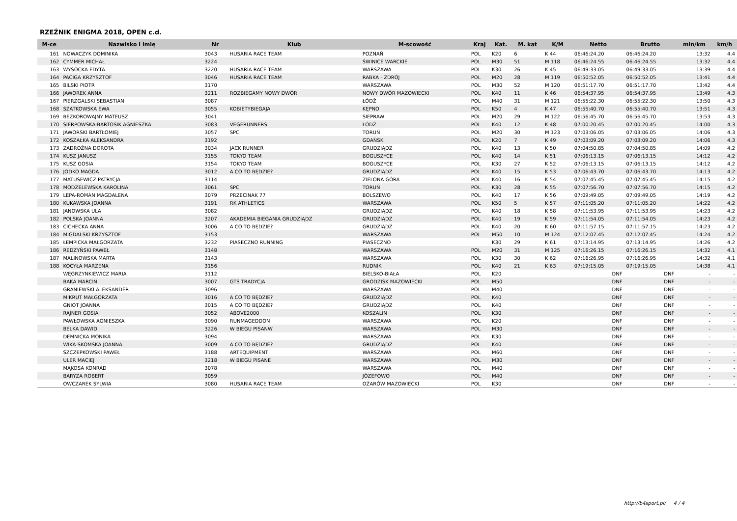RZEŹNIK ENIGMA 2018, OPEN c.d.
| M-ce | Nazwisko i imię | Nr | Klub | M-scowość | Kraj | Kat. | M. kat | K/M | Netto | Brutto | min/km | km/h |
| --- | --- | --- | --- | --- | --- | --- | --- | --- | --- | --- | --- | --- |
| 161 | NOWACZYK DOMINIKA | 3043 | HUSARIA RACE TEAM | POZNAŃ | POL | K20 | 6 | K 44 | 06:46:24.20 | 06:46:24.20 | 13:32 | 4.4 |
| 162 | CYMMER MICHAŁ | 3224 | | ŚWINICE WARCKIE | POL | M30 | 51 | M 118 | 06:46:24.55 | 06:46:24.55 | 13:32 | 4.4 |
| 163 | WYSOCKA EDYTA | 3220 | HUSARIA RACE TEAM | WARSZAWA | POL | K30 | 26 | K 45 | 06:49:33.05 | 06:49:33.05 | 13:39 | 4.4 |
| 164 | PACIGA KRZYSZTOF | 3046 | HUSARIA RACE TEAM | RABKA - ZDRÓJ | POL | M20 | 28 | M 119 | 06:50:52.05 | 06:50:52.05 | 13:41 | 4.4 |
| 165 | BILSKI PIOTR | 3170 | | WARSZAWA | POL | M30 | 52 | M 120 | 06:51:17.70 | 06:51:17.70 | 13:42 | 4.4 |
| 166 | JAWOREK ANNA | 3211 | ROZBIEGAMY NOWY DWÓR | NOWY DWÓR MAZOWIECKI | POL | K40 | 11 | K 46 | 06:54:37.95 | 06:54:37.95 | 13:49 | 4.3 |
| 167 | PIERZGALSKI SEBASTIAN | 3087 | | ŁÓDŹ | POL | M40 | 31 | M 121 | 06:55:22.30 | 06:55:22.30 | 13:50 | 4.3 |
| 168 | SZATKOWSKA EWA | 3055 | KOBIETYBIEGAJA | KĘPNO | POL | K50 | 4 | K 47 | 06:55:40.70 | 06:55:40.70 | 13:51 | 4.3 |
| 169 | BEZKOROWAJNY MATEUSZ | 3041 | | SIEPRAW | POL | M20 | 29 | M 122 | 06:56:45.70 | 06:56:45.70 | 13:53 | 4.3 |
| 170 | SIERPOWSKA-BARTOSIK AGNIESZKA | 3083 | VEGERUNNERS | ŁÓDŹ | POL | K40 | 12 | K 48 | 07:00:20.45 | 07:00:20.45 | 14:00 | 4.3 |
| 171 | JAWORSKI BARTŁOMIEJ | 3057 | SPC | TORUŃ | POL | M20 | 30 | M 123 | 07:03:06.05 | 07:03:06.05 | 14:06 | 4.3 |
| 172 | KOSZAŁKA ALEKSANDRA | 3192 | | GDAŃSK | POL | K20 | 7 | K 49 | 07:03:09.20 | 07:03:09.20 | 14:06 | 4.3 |
| 173 | ZADROŻNA DOROTA | 3034 | JACK RUNNER | GRUDZIĄDZ | POL | K40 | 13 | K 50 | 07:04:50.85 | 07:04:50.85 | 14:09 | 4.2 |
| 174 | KUSZ JANUSZ | 3155 | TOKYO TEAM | BOGUSZYCE | POL | K40 | 14 | K 51 | 07:06:13.15 | 07:06:13.15 | 14:12 | 4.2 |
| 175 | KUSZ GOSIA | 3154 | TOKYO TEAM | BOGUSZYCE | POL | K30 | 27 | K 52 | 07:06:13.15 | 07:06:13.15 | 14:12 | 4.2 |
| 176 | JODKO MAGDA | 3012 | A CO TO BĘDZIE? | GRUDZIĄDZ | POL | K40 | 15 | K 53 | 07:06:43.70 | 07:06:43.70 | 14:13 | 4.2 |
| 177 | MATUSEWICZ PATRYCJA | 3114 | | ZIELONA GÓRA | POL | K40 | 16 | K 54 | 07:07:45.45 | 07:07:45.45 | 14:15 | 4.2 |
| 178 | MODZELEWSKA KAROLINA | 3061 | SPC | TORUŃ | POL | K30 | 28 | K 55 | 07:07:56.70 | 07:07:56.70 | 14:15 | 4.2 |
| 179 | LEPA-ROMAN MAGDALENA | 3079 | PRZECINAK 77 | BOLSZEWO | POL | K40 | 17 | K 56 | 07:09:49.05 | 07:09:49.05 | 14:19 | 4.2 |
| 180 | KUKAWSKA JOANNA | 3191 | RK ATHLETICS | WARSZAWA | POL | K50 | 5 | K 57 | 07:11:05.20 | 07:11:05.20 | 14:22 | 4.2 |
| 181 | JANOWSKA ULA | 3082 | | GRUDZIĄDZ | POL | K40 | 18 | K 58 | 07:11:53.95 | 07:11:53.95 | 14:23 | 4.2 |
| 182 | POLSKA JOANNA | 3207 | AKADEMIA BIEGANIA GRUDZIĄDZ | GRUDZIĄDZ | POL | K40 | 19 | K 59 | 07:11:54.05 | 07:11:54.05 | 14:23 | 4.2 |
| 183 | CICHECKA ANNA | 3006 | A CO TO BĘDZIE? | GRUDZIĄDZ | POL | K40 | 20 | K 60 | 07:11:57.15 | 07:11:57.15 | 14:23 | 4.2 |
| 184 | MIGDALSKI KRZYSZTOF | 3153 | | WARSZAWA | POL | M50 | 10 | M 124 | 07:12:07.45 | 07:12:07.45 | 14:24 | 4.2 |
| 185 | ŁEMPICKA MAŁGORZATA | 3232 | PIASECZNO RUNNING | PIASECZNO | | K30 | 29 | K 61 | 07:13:14.95 | 07:13:14.95 | 14:26 | 4.2 |
| 186 | REDZYŃSKI PAWEŁ | 3148 | | WARSZAWA | POL | M20 | 31 | M 125 | 07:16:26.15 | 07:16:26.15 | 14:32 | 4.1 |
| 187 | MALINOWSKA MARTA | 3143 | | WARSZAWA | POL | K30 | 30 | K 62 | 07:16:26.95 | 07:16:26.95 | 14:32 | 4.1 |
| 188 | KOCYŁA MARZENA | 3156 | | RUDNIK | POL | K40 | 21 | K 63 | 07:19:15.05 | 07:19:15.05 | 14:38 | 4.1 |
| | WĘGRZYNKIEWICZ MARIA | 3112 | | BIELSKO-BIAŁA | POL | K20 | | | DNF | DNF | - | - |
| | BAKA MARCIN | 3007 | GTS TRADYCJA | GRODZISK MAZOWIECKI | POL | M50 | | | DNF | DNF | - | - |
| | GRANIEWSKI ALEKSANDER | 3096 | | WARSZAWA | POL | M40 | | | DNF | DNF | - | - |
| | MIKRUT MAŁGORZATA | 3016 | A CO TO BĘDZIE? | GRUDZIĄDZ | POL | K40 | | | DNF | DNF | - | - |
| | GNIOT JOANNA | 3015 | A CO TO BĘDZIE? | GRUDZIĄDZ | POL | K40 | | | DNF | DNF | - | - |
| | RAJNER GOSIA | 3052 | ABOVE2000 | KOSZALIN | POL | K30 | | | DNF | DNF | - | - |
| | PAWŁOWSKA AGNIESZKA | 3090 | RUNMAGEDDON | WARSZAWA | POL | K20 | | | DNF | DNF | - | - |
| | BELKA DAWID | 3226 | W BIEGU PISANW | WARSZAWA | POL | M30 | | | DNF | DNF | - | - |
| | DEMNICKA MONIKA | 3094 | | WARSZAWA | POL | K30 | | | DNF | DNF | - | - |
| | WIKA-SKOMSKA JOANNA | 3009 | A CO TO BĘDZIE? | GRUDZIĄDZ | POL | K40 | | | DNF | DNF | - | - |
| | SZCZEPKOWSKI PAWEŁ | 3188 | ARTEQUIPMENT | WARSZAWA | POL | M60 | | | DNF | DNF | - | - |
| | ULER MACIEJ | 3218 | W BIEGU PISANE | WARSZAWA | POL | M30 | | | DNF | DNF | - | - |
| | MĄKOSA KONRAD | 3078 | | WARSZAWA | POL | M40 | | | DNF | DNF | - | - |
| | BARYZA ROBERT | 3059 | | JÓZEFOWO | POL | M40 | | | DNF | DNF | - | - |
| | OWCZAREK SYLWIA | 3080 | HUSARIA RACE TEAM | OŻARÓW MAZOWIECKI | POL | K30 | | | DNF | DNF | - | - |
http://b4sport.pl/ 4 / 4